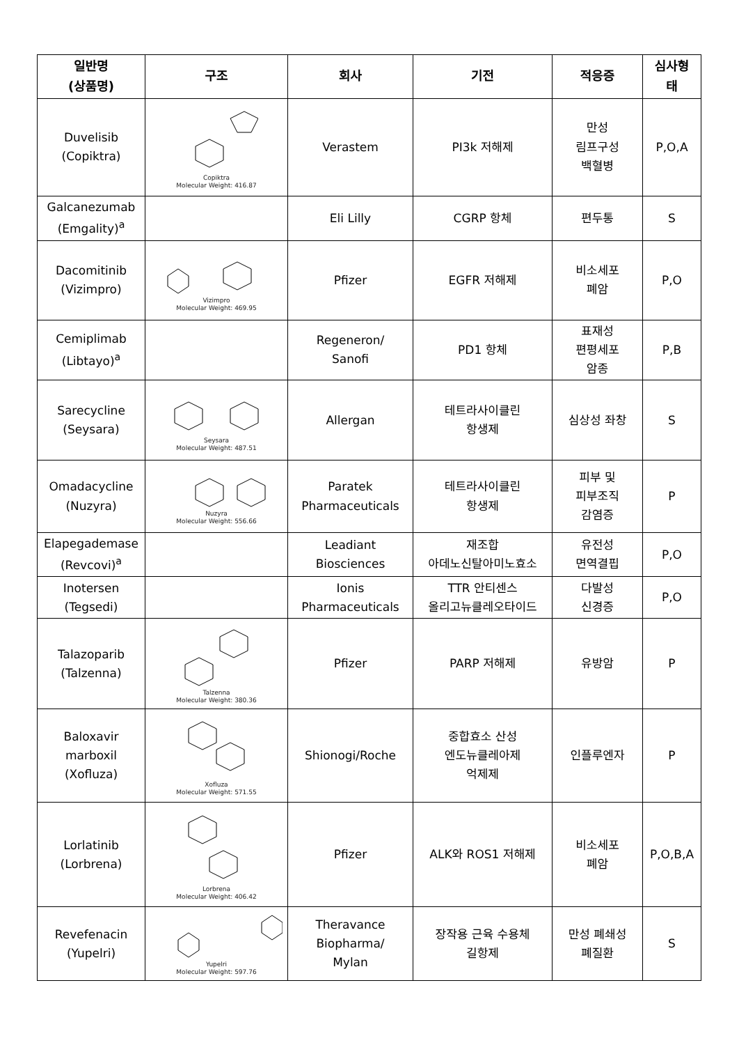| 일반명 (상품명) | 구조 | 회사 | 기전 | 적응증 | 심사형 태 |
| --- | --- | --- | --- | --- | --- |
| Duvelisib (Copiktra) | Copiktra Molecular Weight: 416.87 | Verastem | PI3k 저해제 | 만성 림프구성 백혈병 | P,O,A |
| Galcanezumab (Emgality)<sup>a</sup> | | Eli Lilly | CGRP 항체 | 편두통 | S |
| Dacomitinib (Vizimpro) | Vizimpro Molecular Weight: 469.95 | Pfizer | EGFR 저해제 | 비소세포 폐암 | P,O |
| Cemiplimab (Libtayo)<sup>a</sup> | | Regeneron/ Sanofi | PD1 항체 | 표재성 편평세포 암종 | P,B |
| Sarecycline (Seysara) | Seysara Molecular Weight: 487.51 | Allergan | 테트라사이클린 항생제 | 심상성 좌창 | S |
| Omadacycline (Nuzyra) | Nuzyra Molecular Weight: 556.66 | Paratek Pharmaceuticals | 테트라사이클린 항생제 | 피부 및 피부조직 감염증 | P |
| Elapegademase (Revcovi)<sup>a</sup> | | Leadiant Biosciences | 재조합 아데노신탈아미노효소 | 유전성 면역결핍 | P,O |
| Inotersen (Tegsedi) | | Ionis Pharmaceuticals | TTR 안티센스 올리고뉴클레오타이드 | 다발성 신경증 | P,O |
| Talazoparib (Talzenna) | Talzenna Molecular Weight: 380.36 | Pfizer | PARP 저해제 | 유방암 | P |
| Baloxavir marboxil (Xofluza) | Xofluza Molecular Weight: 571.55 | Shionogi/Roche | 중합효소 산성 엔도뉴클레아제 억제제 | 인플루엔자 | P |
| Lorlatinib (Lorbrena) | Lorbrena Molecular Weight: 406.42 | Pfizer | ALK와 ROS1 저해제 | 비소세포 폐암 | P,O,B,A |
| Revefenacin (Yupelri) | Yupelri Molecular Weight: 597.76 | Theravance Biopharma/ Mylan | 장작용 근육 수용체 길항제 | 만성 폐쇄성 폐질환 | S |